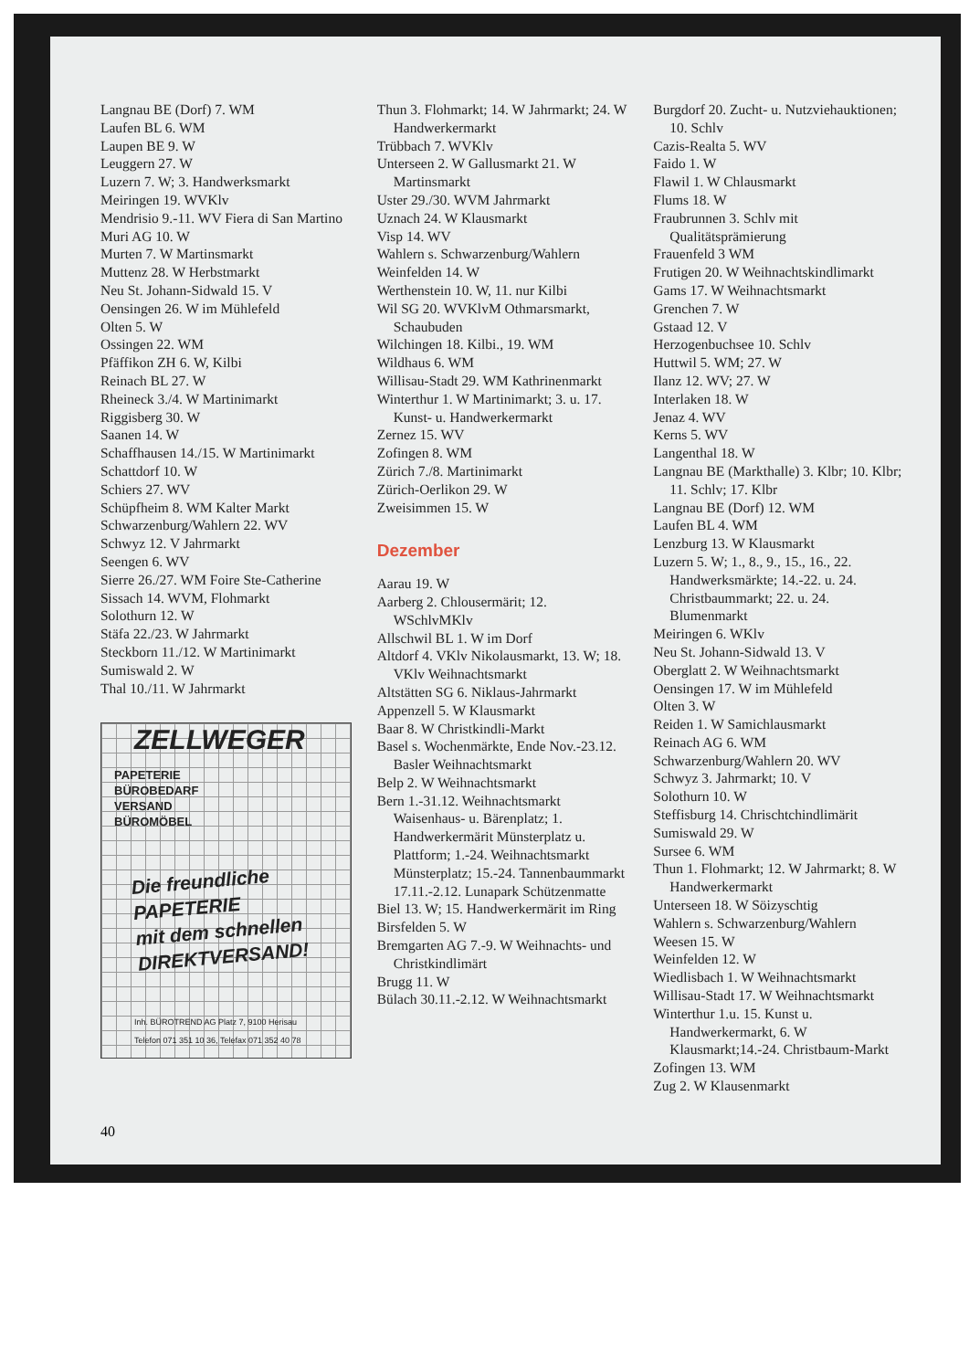Langnau BE (Dorf) 7. WM
Laufen BL 6. WM
Laupen BE 9. W
Leuggern 27. W
Luzern 7. W; 3. Handwerksmarkt
Meiringen 19. WVKlv
Mendrisio 9.-11. WV Fiera di San Martino
Muri AG 10. W
Murten 7. W Martinsmarkt
Muttenz 28. W Herbstmarkt
Neu St. Johann-Sidwald 15. V
Oensingen 26. W im Mühlefeld
Olten 5. W
Ossingen 22. WM
Pfäffikon ZH 6. W, Kilbi
Reinach BL 27. W
Rheineck 3./4. W Martinimarkt
Riggisberg 30. W
Saanen 14. W
Schaffhausen 14./15. W Martinimarkt
Schattdorf 10. W
Schiers 27. WV
Schüpfheim 8. WM Kalter Markt
Schwarzenburg/Wahlern 22. WV
Schwyz 12. V Jahrmarkt
Seengen 6. WV
Sierre 26./27. WM Foire Ste-Catherine
Sissach 14. WVM, Flohmarkt
Solothurn 12. W
Stäfa 22./23. W Jahrmarkt
Steckborn 11./12. W Martinimarkt
Sumiswald 2. W
Thal 10./11. W Jahrmarkt
ZELLWEGER
PAPETERIE
BÜROBEDARF
VERSAND
BÜROMÖBEL
Die freundliche
PAPETERIE
mit dem schnellen
DIREKTVERSAND!
Inh. BÜROTREND AG Platz 7, 9100 Herisau
Telefon 071 351 10 36, Telefax 071 352 40 78
Thun 3. Flohmarkt; 14. W Jahrmarkt; 24. W Handwerkermarkt
Trübbach 7. WVKlv
Unterseen 2. W Gallusmarkt 21. W Martinsmarkt
Uster 29./30. WVM Jahrmarkt
Uznach 24. W Klausmarkt
Visp 14. WV
Wahlern s. Schwarzenburg/Wahlern
Weinfelden 14. W
Werthenstein 10. W, 11. nur Kilbi
Wil SG 20. WVKlvM Othmarsmarkt, Schaubuden
Wilchingen 18. Kilbi., 19. WM
Wildhaus 6. WM
Willisau-Stadt 29. WM Kathrinenmarkt
Winterthur 1. W Martinimarkt; 3. u. 17. Kunst- u. Handwerkermarkt
Zernez 15. WV
Zofingen 8. WM
Zürich 7./8. Martinimarkt
Zürich-Oerlikon 29. W
Zweisimmen 15. W
Dezember
Aarau 19. W
Aarberg 2. Chlousermärit; 12. WSchlvMKlv
Allschwil BL 1. W im Dorf
Altdorf 4. VKlv Nikolausmarkt, 13. W; 18. VKlv Weihnachtsmarkt
Altstätten SG 6. Niklaus-Jahrmarkt
Appenzell 5. W Klausmarkt
Baar 8. W Christkindli-Markt
Basel s. Wochenmärkte, Ende Nov.-23.12. Basler Weihnachtsmarkt
Belp 2. W Weihnachtsmarkt
Bern 1.-31.12. Weihnachtsmarkt Waisenhaus- u. Bärenplatz; 1. Handwerkermärit Münsterplatz u. Plattform; 1.-24. Weihnachtsmarkt Münsterplatz; 15.-24. Tannenbaummarkt 17.11.-2.12. Lunapark Schützenmatte
Biel 13. W; 15. Handwerkermärit im Ring
Birsfelden 5. W
Bremgarten AG 7.-9. W Weihnachts- und Christkindlimärt
Brugg 11. W
Bülach 30.11.-2.12. W Weihnachtsmarkt
Burgdorf 20. Zucht- u. Nutzviehauktionen; 10. Schlv
Cazis-Realta 5. WV
Faido 1. W
Flawil 1. W Chlausmarkt
Flums 18. W
Fraubrunnen 3. Schlv mit Qualitätsprämierung
Frauenfeld 3 WM
Frutigen 20. W Weihnachtskindlimarkt
Gams 17. W Weihnachtsmarkt
Grenchen 7. W
Gstaad 12. V
Herzogenbuchsee 10. Schlv
Huttwil 5. WM; 27. W
Ilanz 12. WV; 27. W
Interlaken 18. W
Jenaz 4. WV
Kerns 5. WV
Langenthal 18. W
Langnau BE (Markthalle) 3. Klbr; 10. Klbr; 11. Schlv; 17. Klbr
Langnau BE (Dorf) 12. WM
Laufen BL 4. WM
Lenzburg 13. W Klausmarkt
Luzern 5. W; 1., 8., 9., 15., 16., 22. Handwerksmärkte; 14.-22. u. 24. Christbaummarkt; 22. u. 24. Blumenmarkt
Meiringen 6. WKlv
Neu St. Johann-Sidwald 13. V
Oberglatt 2. W Weihnachtsmarkt
Oensingen 17. W im Mühlefeld
Olten 3. W
Reiden 1. W Samichlausmarkt
Reinach AG 6. WM
Schwarzenburg/Wahlern 20. WV
Schwyz 3. Jahrmarkt; 10. V
Solothurn 10. W
Steffisburg 14. Chrischtchindlimärit
Sumiswald 29. W
Sursee 6. WM
Thun 1. Flohmarkt; 12. W Jahrmarkt; 8. W Handwerkermarkt
Unterseen 18. W Söizyschtig
Wahlern s. Schwarzenburg/Wahlern
Weesen 15. W
Weinfelden 12. W
Wiedlisbach 1. W Weihnachtsmarkt
Willisau-Stadt 17. W Weihnachtsmarkt
Winterthur 1.u. 15. Kunst u. Handwerkermarkt, 6. W Klausmarkt;14.-24. Christbaum-Markt
Zofingen 13. WM
Zug 2. W Klausenmarkt
40